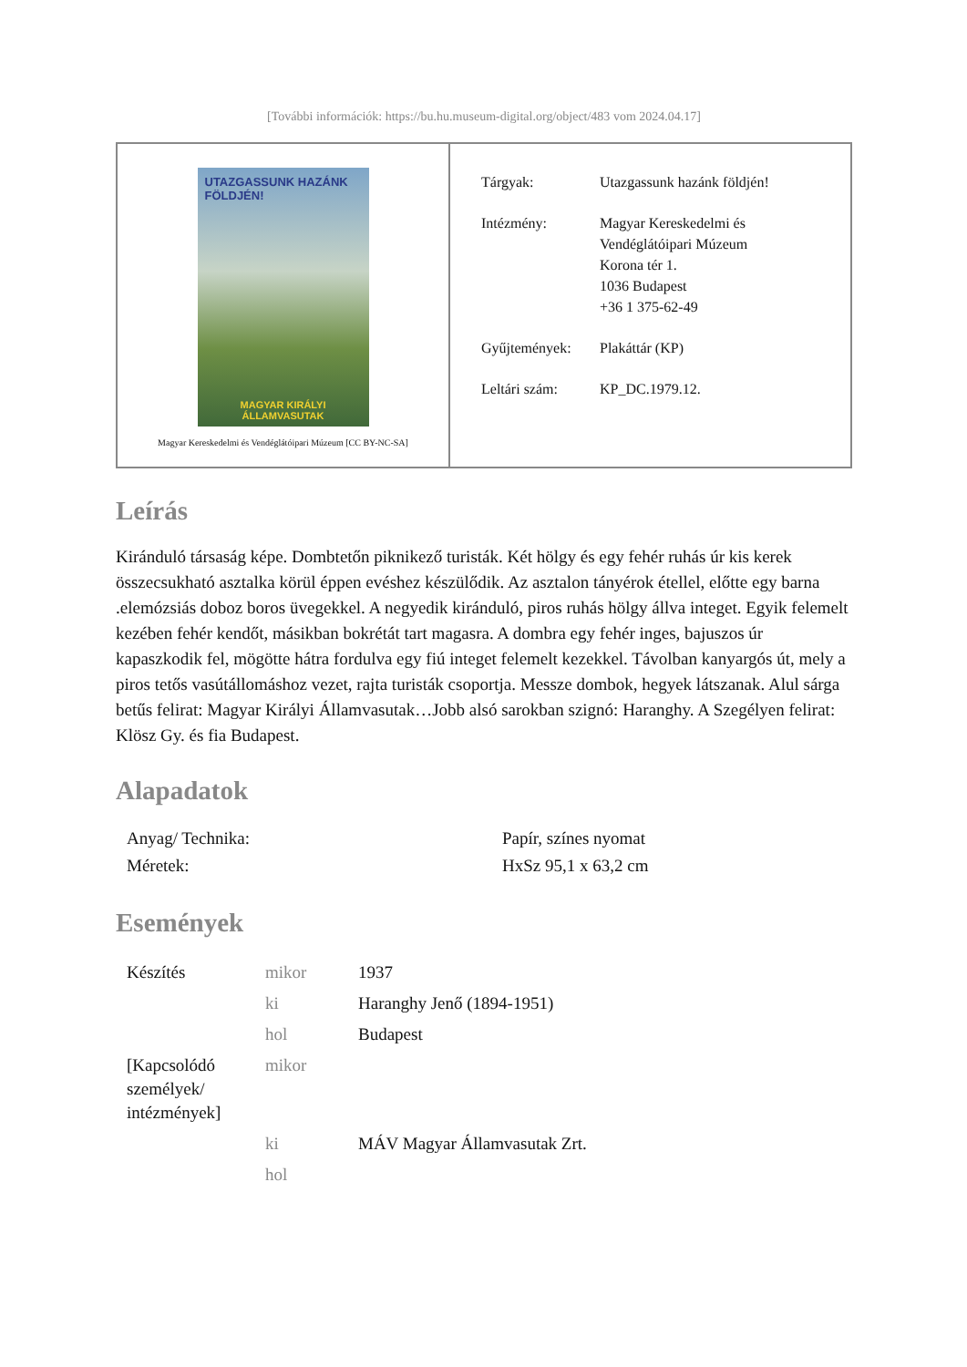[További információk: https://bu.hu.museum-digital.org/object/483 vom 2024.04.17]
UTAZGASSUNK HAZÁNK FÖLDJÉN!
MAGYAR KIRÁLYI ÁLLAMVASUTAK
Magyar Kereskedelmi és Vendéglátóipari Múzeum [CC BY-NC-SA]
| Tárgyak: | Utazgassunk hazánk földjén! |
| Intézmény: | Magyar Kereskedelmi és Vendéglátóipari Múzeum Korona tér 1. 1036 Budapest +36 1 375-62-49 |
| Gyűjtemények: | Plakáttár (KP) |
| Leltári szám: | KP_DC.1979.12. |
Leírás
Kiránduló társaság képe. Dombtetőn piknikező turisták. Két hölgy és egy fehér ruhás úr kis kerek összecsukható asztalka körül éppen evéshez készülődik. Az asztalon tányérok étellel, előtte egy barna .elemózsiás doboz boros üvegekkel. A negyedik kiránduló, piros ruhás hölgy állva integet. Egyik felemelt kezében fehér kendőt, másikban bokrétát tart magasra. A dombra egy fehér inges, bajuszos úr kapaszkodik fel, mögötte hátra fordulva egy fiú integet felemelt kezekkel. Távolban kanyargós út, mely a piros tetős vasútállomáshoz vezet, rajta turisták csoportja. Messze dombok, hegyek látszanak. Alul sárga betűs felirat: Magyar Királyi Államvasutak…Jobb alsó sarokban szignó: Haranghy. A Szegélyen felirat: Klösz Gy. és fia Budapest.
Alapadatok
| Anyag/ Technika: | Papír, színes nyomat |
| Méretek: | HxSz 95,1 x 63,2 cm |
Események
| Készítés | mikor | 1937 |
| | ki | Haranghy Jenő (1894-1951) |
| | hol | Budapest |
| [Kapcsolódó személyek/ intézmények] | mikor | |
| | ki | MÁV Magyar Államvasutak Zrt. |
| | hol | |